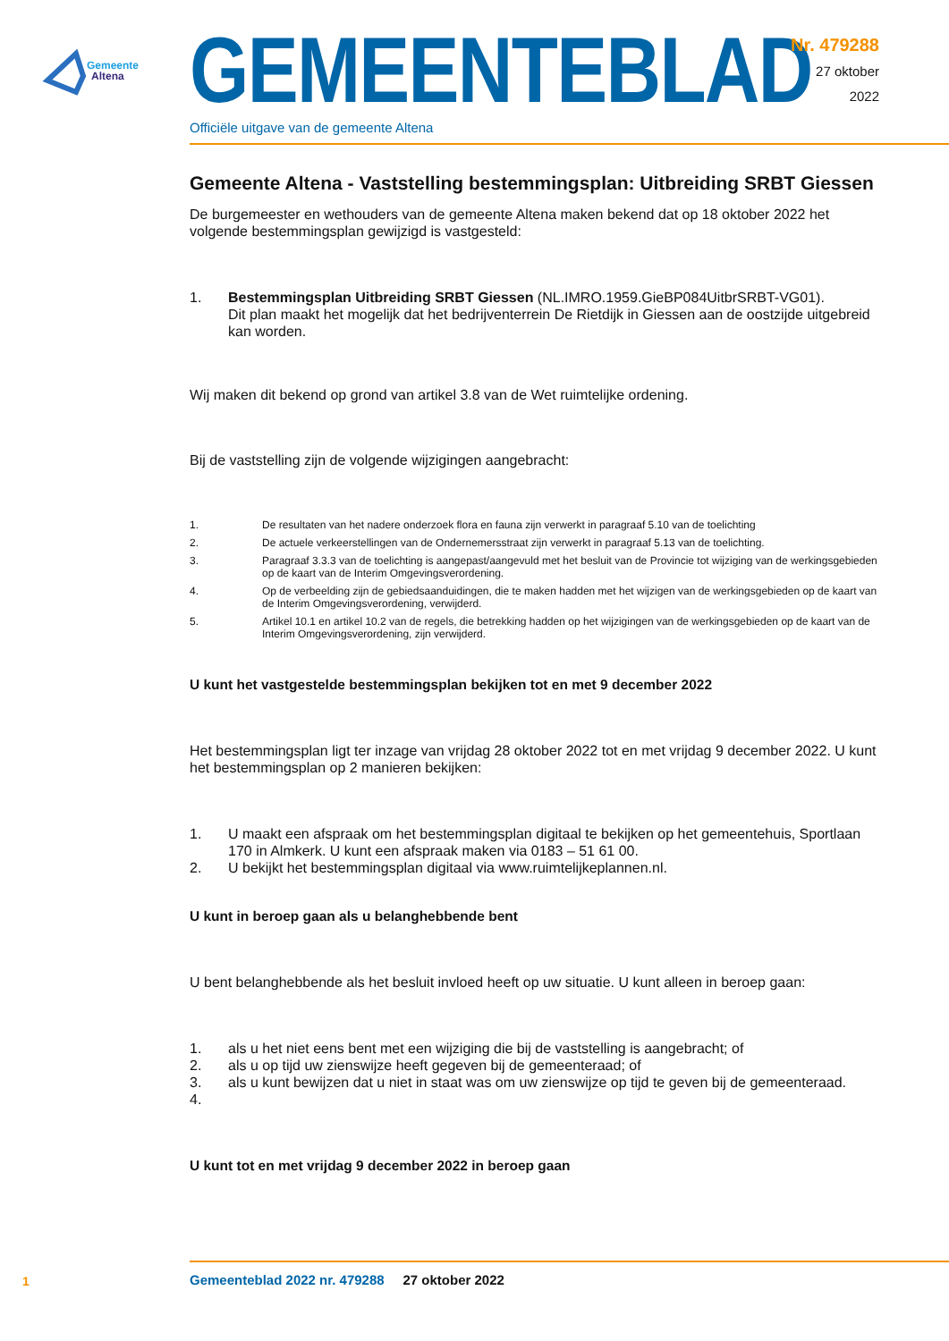Gemeente
Altena
GEMEENTEBLAD
Officiële uitgave van de gemeente Altena
Nr. 479288
27 oktober
2022
Gemeente Altena - Vaststelling bestemmingsplan: Uitbreiding SRBT Giessen
De burgemeester en wethouders van de gemeente Altena maken bekend dat op 18 oktober 2022 het volgende bestemmingsplan gewijzigd is vastgesteld:
1. Bestemmingsplan Uitbreiding SRBT Giessen (NL.IMRO.1959.GieBP084UitbrSRBT-VG01).
Dit plan maakt het mogelijk dat het bedrijventerrein De Rietdijk in Giessen aan de oostzijde uitge­breid kan worden.
Wij maken dit bekend op grond van artikel 3.8 van de Wet ruimtelijke ordening.
Bij de vaststelling zijn de volgende wijzigingen aangebracht:
1. De resultaten van het nadere onderzoek flora en fauna zijn verwerkt in paragraaf 5.10 van de toelichting
2. De actuele verkeerstellingen van de Ondernemersstraat zijn verwerkt in paragraaf 5.13 van de toelichting.
3. Paragraaf 3.3.3 van de toelichting is aangepast/aangevuld met het besluit van de Provincie tot wijziging van de wer­kingsgebieden op de kaart van de Interim Omgevingsverordening.
4. Op de verbeelding zijn de gebiedsaanduidingen, die te maken hadden met het wijzigen van de werkingsgebieden op de kaart van de Interim Omgevingsverordening, verwijderd.
5. Artikel 10.1 en artikel 10.2 van de regels, die betrekking hadden op het wijzigingen van de werkingsgebieden op de kaart van de Interim Omgevingsverordening, zijn verwijderd.
U kunt het vastgestelde bestemmingsplan bekijken tot en met 9 december 2022
Het bestemmingsplan ligt ter inzage van vrijdag 28 oktober 2022 tot en met vrijdag 9 december 2022. U kunt het bestemmingsplan op 2 manieren bekijken:
1. U maakt een afspraak om het bestemmingsplan digitaal te bekijken op het gemeentehuis, Sportlaan 170 in Almkerk. U kunt een afspraak maken via 0183 – 51 61 00.
2. U bekijkt het bestemmingsplan digitaal via www.ruimtelijkeplannen.nl.
U kunt in beroep gaan als u belanghebbende bent
U bent belanghebbende als het besluit invloed heeft op uw situatie. U kunt alleen in beroep gaan:
1. als u het niet eens bent met een wijziging die bij de vaststelling is aangebracht; of
2. als u op tijd uw zienswijze heeft gegeven bij de gemeenteraad; of
3. als u kunt bewijzen dat u niet in staat was om uw zienswijze op tijd te geven bij de gemeenteraad.
4.
U kunt tot en met vrijdag 9 december 2022 in beroep gaan
1
Gemeenteblad 2022 nr. 479288 27 oktober 2022